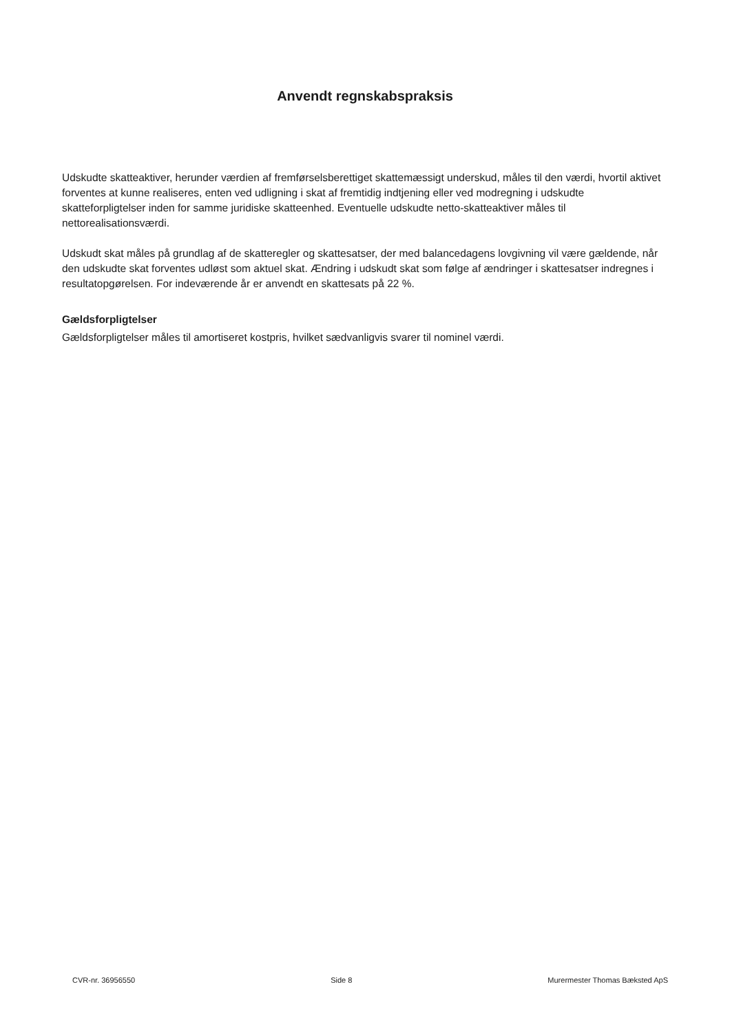Anvendt regnskabspraksis
Udskudte skatteaktiver, herunder værdien af fremførselsberettiget skattemæssigt underskud, måles til den værdi, hvortil aktivet forventes at kunne realiseres, enten ved udligning i skat af fremtidig indtjening eller ved modregning i udskudte skatteforpligtelser inden for samme juridiske skatteenhed. Eventuelle udskudte netto-skatteaktiver måles til nettorealisationsværdi.
Udskudt skat måles på grundlag af de skatteregler og skattesatser, der med balancedagens lovgivning vil være gældende, når den udskudte skat forventes udløst som aktuel skat. Ændring i udskudt skat som følge af ændringer i skattesatser indregnes i resultatopgørelsen. For indeværende år er anvendt en skattesats på 22 %.
Gældsforpligtelser
Gældsforpligtelser måles til amortiseret kostpris, hvilket sædvanligvis svarer til nominel værdi.
CVR-nr. 36956550 Side 8 Murermester Thomas Bæksted ApS